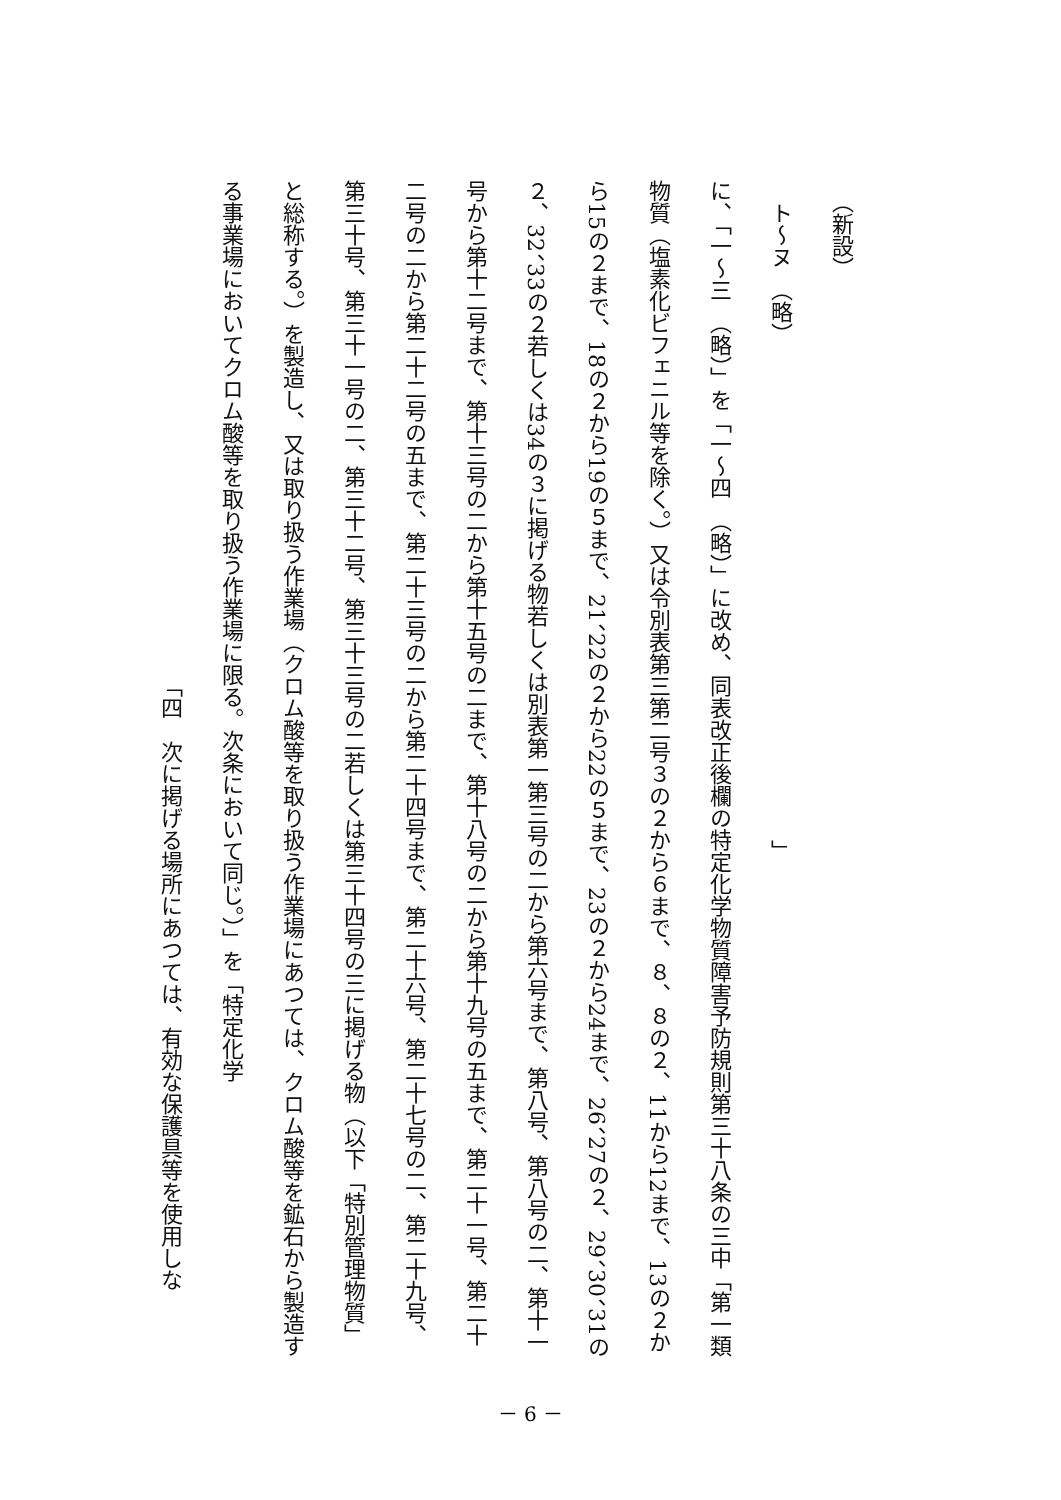（新設）
　ト～ヌ　（略）　　　　　　　　　　　　　　　　　　　　　　　」
に、「一～三　（略）」を「一～四　（略）」に改め、同表改正後欄の特定化学物質障害予防規則第三十八条の三中「第一類物質（塩素化ビフェニル等を除く。）又は令別表第三第二号３の２から６まで、８、８の２、11から12まで、13の２から15の２まで、18の２から19の５まで、21、22の２から22の５まで、23の２から24まで、26、27の２、29、30、31の２、32、33の２若しくは34の３に掲げる物若しくは別表第一第三号の二から第六号まで、第八号、第八号の二、第十一号から第十二号まで、第十三号の二から第十五号の二まで、第十八号の二から第十九号の五まで、第二十一号、第二十二号の二から第二十二号の五まで、第二十三号の二から第二十四号まで、第二十六号、第二十七号の二、第二十九号、第三十号、第三十一号の二、第三十二号、第三十三号の二若しくは第三十四号の三に掲げる物（以下「特別管理物質」と総称する。）を製造し、又は取り扱う作業場（クロム酸等を取り扱う作業場にあつては、クロム酸等を鉱石から製造する事業場においてクロム酸等を取り扱う作業場に限る。次条において同じ。）」を「特定化学
　　　　　　　　　　　　　　　　　　　　　　　「四　次に掲げる場所にあつては、有効な保護具等を使用しな
－ 6 －